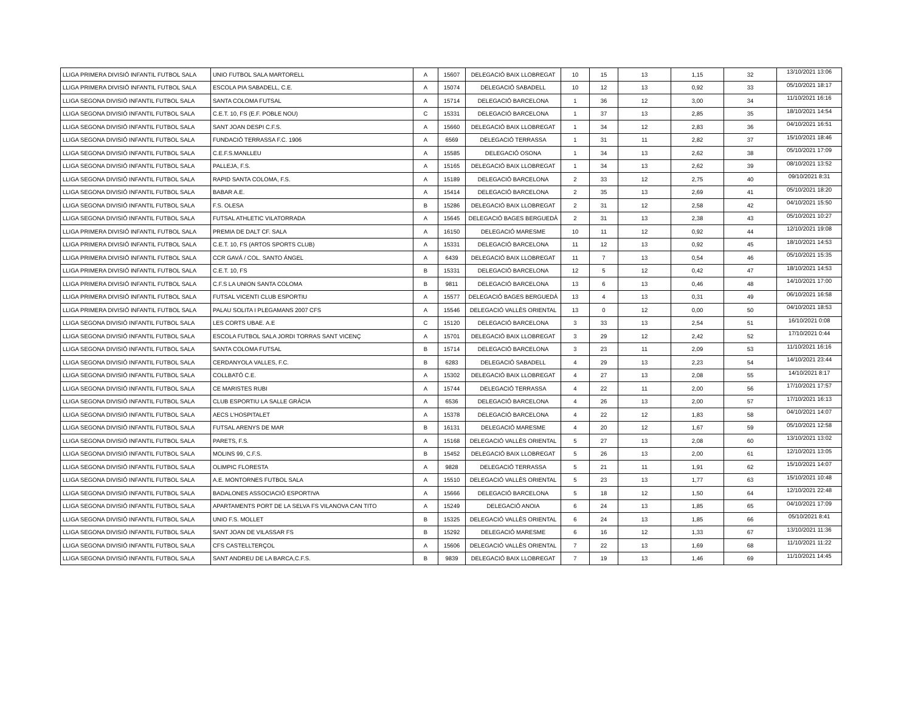| LLIGA PRIMERA DIVISIÓ INFANTIL FUTBOL SALA | UNIO FUTBOL SALA MARTORELL | A | 15607 | DELEGACIÓ BAIX LLOBREGAT | 10 | 15 | 13 | 1,15 | 32 | 13/10/2021 13:06 |
| LLIGA PRIMERA DIVISIÓ INFANTIL FUTBOL SALA | ESCOLA PIA SABADELL, C.E. | A | 15074 | DELEGACIÓ SABADELL | 10 | 12 | 13 | 0,92 | 33 | 05/10/2021 18:17 |
| LLIGA SEGONA DIVISIÓ INFANTIL FUTBOL SALA | SANTA COLOMA FUTSAL | A | 15714 | DELEGACIÓ BARCELONA | 1 | 36 | 12 | 3,00 | 34 | 11/10/2021 16:16 |
| LLIGA SEGONA DIVISIÓ INFANTIL FUTBOL SALA | C.E.T. 10, FS (E.F. POBLE NOU) | C | 15331 | DELEGACIÓ BARCELONA | 1 | 37 | 13 | 2,85 | 35 | 18/10/2021 14:54 |
| LLIGA SEGONA DIVISIÓ INFANTIL FUTBOL SALA | SANT JOAN DESPI C.F.S. | A | 15660 | DELEGACIÓ BAIX LLOBREGAT | 1 | 34 | 12 | 2,83 | 36 | 04/10/2021 16:51 |
| LLIGA SEGONA DIVISIÓ INFANTIL FUTBOL SALA | FUNDACIÓ TERRASSA F.C. 1906 | A | 6569 | DELEGACIÓ TERRASSA | 1 | 31 | 11 | 2,82 | 37 | 15/10/2021 18:46 |
| LLIGA SEGONA DIVISIÓ INFANTIL FUTBOL SALA | C.E.F.S.MANLLEU | A | 15585 | DELEGACIÓ OSONA | 1 | 34 | 13 | 2,62 | 38 | 05/10/2021 17:09 |
| LLIGA SEGONA DIVISIÓ INFANTIL FUTBOL SALA | PALLEJA, F.S. | A | 15165 | DELEGACIÓ BAIX LLOBREGAT | 1 | 34 | 13 | 2,62 | 39 | 08/10/2021 13:52 |
| LLIGA SEGONA DIVISIÓ INFANTIL FUTBOL SALA | RAPID SANTA COLOMA, F.S. | A | 15189 | DELEGACIÓ BARCELONA | 2 | 33 | 12 | 2,75 | 40 | 09/10/2021 8:31 |
| LLIGA SEGONA DIVISIÓ INFANTIL FUTBOL SALA | BABAR A.E. | A | 15414 | DELEGACIÓ BARCELONA | 2 | 35 | 13 | 2,69 | 41 | 05/10/2021 18:20 |
| LLIGA SEGONA DIVISIÓ INFANTIL FUTBOL SALA | F.S. OLESA | B | 15286 | DELEGACIÓ BAIX LLOBREGAT | 2 | 31 | 12 | 2,58 | 42 | 04/10/2021 15:50 |
| LLIGA SEGONA DIVISIÓ INFANTIL FUTBOL SALA | FUTSAL ATHLETIC VILATORRADA | A | 15645 | DELEGACIÓ BAGES BERGUEDÀ | 2 | 31 | 13 | 2,38 | 43 | 05/10/2021 10:27 |
| LLIGA PRIMERA DIVISIÓ INFANTIL FUTBOL SALA | PREMIA DE DALT CF. SALA | A | 16150 | DELEGACIÓ MARESME | 10 | 11 | 12 | 0,92 | 44 | 12/10/2021 19:08 |
| LLIGA PRIMERA DIVISIÓ INFANTIL FUTBOL SALA | C.E.T. 10, FS (ARTOS SPORTS CLUB) | A | 15331 | DELEGACIÓ BARCELONA | 11 | 12 | 13 | 0,92 | 45 | 18/10/2021 14:53 |
| LLIGA PRIMERA DIVISIÓ INFANTIL FUTBOL SALA | CCR GAVÁ / COL. SANTO ÁNGEL | A | 6439 | DELEGACIÓ BAIX LLOBREGAT | 11 | 7 | 13 | 0,54 | 46 | 05/10/2021 15:35 |
| LLIGA PRIMERA DIVISIÓ INFANTIL FUTBOL SALA | C.E.T. 10, FS | B | 15331 | DELEGACIÓ BARCELONA | 12 | 5 | 12 | 0,42 | 47 | 18/10/2021 14:53 |
| LLIGA PRIMERA DIVISIÓ INFANTIL FUTBOL SALA | C.F.S LA UNION SANTA COLOMA | B | 9811 | DELEGACIÓ BARCELONA | 13 | 6 | 13 | 0,46 | 48 | 14/10/2021 17:00 |
| LLIGA PRIMERA DIVISIÓ INFANTIL FUTBOL SALA | FUTSAL VICENTI CLUB ESPORTIU | A | 15577 | DELEGACIÓ BAGES BERGUEDÀ | 13 | 4 | 13 | 0,31 | 49 | 06/10/2021 16:58 |
| LLIGA PRIMERA DIVISIÓ INFANTIL FUTBOL SALA | PALAU SOLITA I PLEGAMANS 2007 CFS | A | 15546 | DELEGACIÓ VALLÈS ORIENTAL | 13 | 0 | 12 | 0,00 | 50 | 04/10/2021 18:53 |
| LLIGA SEGONA DIVISIÓ INFANTIL FUTBOL SALA | LES CORTS UBAE. A.E | C | 15120 | DELEGACIÓ BARCELONA | 3 | 33 | 13 | 2,54 | 51 | 16/10/2021 0:08 |
| LLIGA SEGONA DIVISIÓ INFANTIL FUTBOL SALA | ESCOLA FUTBOL SALA JORDI TORRAS SANT VICENÇ | A | 15701 | DELEGACIÓ BAIX LLOBREGAT | 3 | 29 | 12 | 2,42 | 52 | 17/10/2021 0:44 |
| LLIGA SEGONA DIVISIÓ INFANTIL FUTBOL SALA | SANTA COLOMA FUTSAL | B | 15714 | DELEGACIÓ BARCELONA | 3 | 23 | 11 | 2,09 | 53 | 11/10/2021 16:16 |
| LLIGA SEGONA DIVISIÓ INFANTIL FUTBOL SALA | CERDANYOLA VALLES, F.C. | B | 6283 | DELEGACIÓ SABADELL | 4 | 29 | 13 | 2,23 | 54 | 14/10/2021 23:44 |
| LLIGA SEGONA DIVISIÓ INFANTIL FUTBOL SALA | COLLBATÓ C.E. | A | 15302 | DELEGACIÓ BAIX LLOBREGAT | 4 | 27 | 13 | 2,08 | 55 | 14/10/2021 8:17 |
| LLIGA SEGONA DIVISIÓ INFANTIL FUTBOL SALA | CE MARISTES RUBI | A | 15744 | DELEGACIÓ TERRASSA | 4 | 22 | 11 | 2,00 | 56 | 17/10/2021 17:57 |
| LLIGA SEGONA DIVISIÓ INFANTIL FUTBOL SALA | CLUB ESPORTIU LA SALLE GRÀCIA | A | 6536 | DELEGACIÓ BARCELONA | 4 | 26 | 13 | 2,00 | 57 | 17/10/2021 16:13 |
| LLIGA SEGONA DIVISIÓ INFANTIL FUTBOL SALA | AECS L'HOSPITALET | A | 15378 | DELEGACIÓ BARCELONA | 4 | 22 | 12 | 1,83 | 58 | 04/10/2021 14:07 |
| LLIGA SEGONA DIVISIÓ INFANTIL FUTBOL SALA | FUTSAL ARENYS DE MAR | B | 16131 | DELEGACIÓ MARESME | 4 | 20 | 12 | 1,67 | 59 | 05/10/2021 12:58 |
| LLIGA SEGONA DIVISIÓ INFANTIL FUTBOL SALA | PARETS, F.S. | A | 15168 | DELEGACIÓ VALLÈS ORIENTAL | 5 | 27 | 13 | 2,08 | 60 | 13/10/2021 13:02 |
| LLIGA SEGONA DIVISIÓ INFANTIL FUTBOL SALA | MOLINS 99, C.F.S. | B | 15452 | DELEGACIÓ BAIX LLOBREGAT | 5 | 26 | 13 | 2,00 | 61 | 12/10/2021 13:05 |
| LLIGA SEGONA DIVISIÓ INFANTIL FUTBOL SALA | OLIMPIC FLORESTA | A | 9828 | DELEGACIÓ TERRASSA | 5 | 21 | 11 | 1,91 | 62 | 15/10/2021 14:07 |
| LLIGA SEGONA DIVISIÓ INFANTIL FUTBOL SALA | A.E. MONTORNES FUTBOL SALA | A | 15510 | DELEGACIÓ VALLÈS ORIENTAL | 5 | 23 | 13 | 1,77 | 63 | 15/10/2021 10:48 |
| LLIGA SEGONA DIVISIÓ INFANTIL FUTBOL SALA | BADALONES ASSOCIACIÓ ESPORTIVA | A | 15666 | DELEGACIÓ BARCELONA | 5 | 18 | 12 | 1,50 | 64 | 12/10/2021 22:48 |
| LLIGA SEGONA DIVISIÓ INFANTIL FUTBOL SALA | APARTAMENTS PORT DE LA SELVA FS VILANOVA CAN TITO | A | 15249 | DELEGACIÓ ANOIA | 6 | 24 | 13 | 1,85 | 65 | 04/10/2021 17:09 |
| LLIGA SEGONA DIVISIÓ INFANTIL FUTBOL SALA | UNIO F.S. MOLLET | B | 15325 | DELEGACIÓ VALLÈS ORIENTAL | 6 | 24 | 13 | 1,85 | 66 | 05/10/2021 8:41 |
| LLIGA SEGONA DIVISIÓ INFANTIL FUTBOL SALA | SANT JOAN DE VILASSAR FS | B | 15292 | DELEGACIÓ MARESME | 6 | 16 | 12 | 1,33 | 67 | 13/10/2021 11:36 |
| LLIGA SEGONA DIVISIÓ INFANTIL FUTBOL SALA | CFS CASTELLTERÇOL | A | 15606 | DELEGACIÓ VALLÈS ORIENTAL | 7 | 22 | 13 | 1,69 | 68 | 11/10/2021 11:22 |
| LLIGA SEGONA DIVISIÓ INFANTIL FUTBOL SALA | SANT ANDREU DE LA BARCA,C.F.S. | B | 9839 | DELEGACIÓ BAIX LLOBREGAT | 7 | 19 | 13 | 1,46 | 69 | 11/10/2021 14:45 |